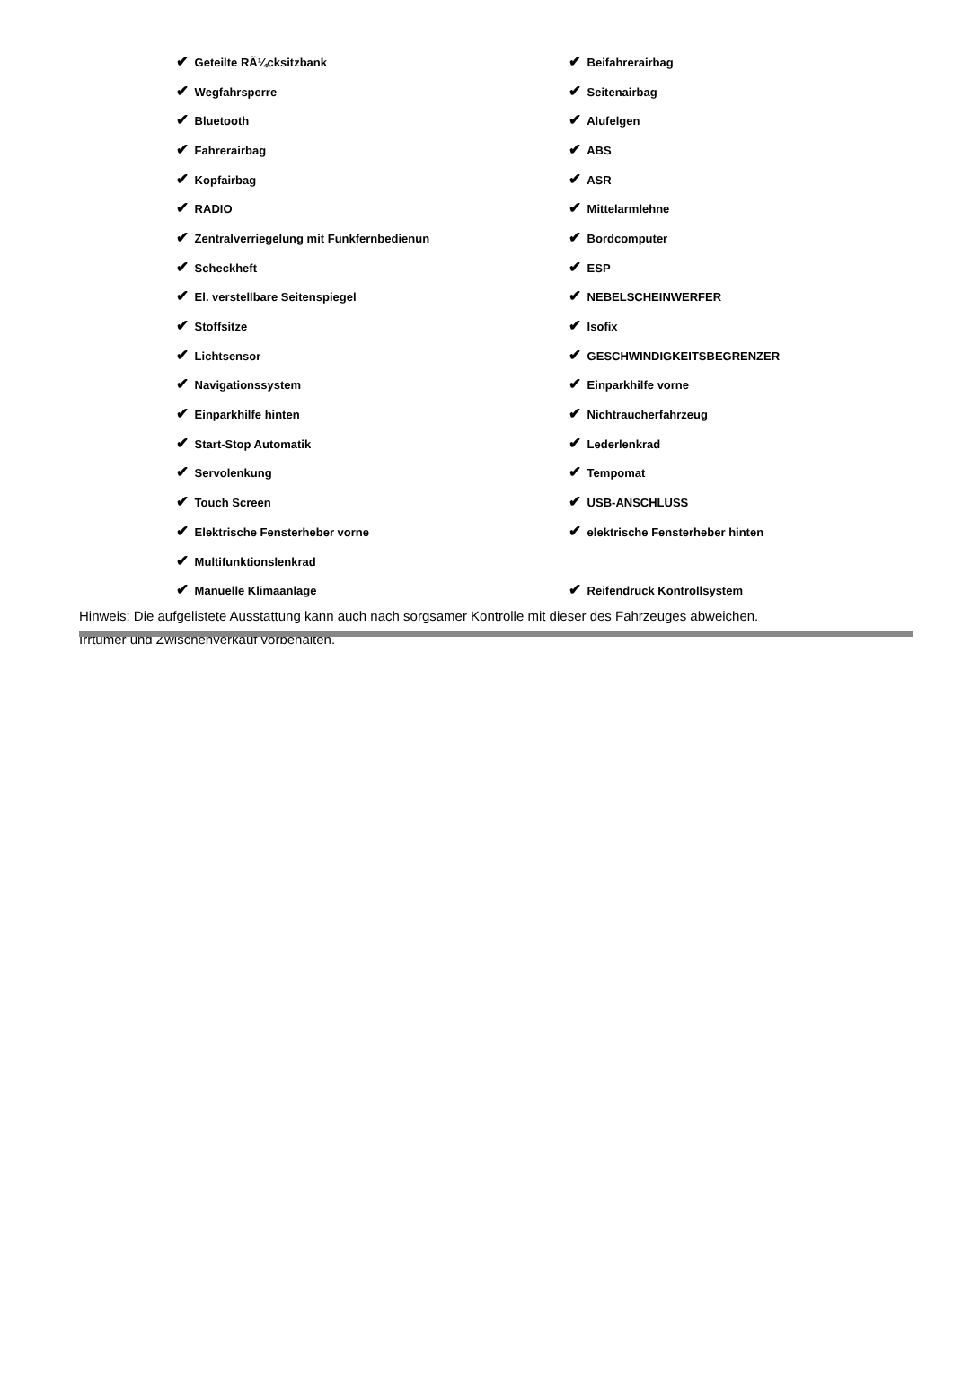| ✔ Geteilte RÃ¼cksitzbank | ✔ Beifahrerairbag |
| ✔ Wegfahrsperre | ✔ Seitenairbag |
| ✔ Bluetooth | ✔ Alufelgen |
| ✔ Fahrerairbag | ✔ ABS |
| ✔ Kopfairbag | ✔ ASR |
| ✔ RADIO | ✔ Mittelarmlehne |
| ✔ Zentralverriegelung mit Funkfernbedienun | ✔ Bordcomputer |
| ✔ Scheckheft | ✔ ESP |
| ✔ El. verstellbare Seitenspiegel | ✔ NEBELSCHEINWERFER |
| ✔ Stoffsitze | ✔ Isofix |
| ✔ Lichtsensor | ✔ GESCHWINDIGKEITSBEGRENZER |
| ✔ Navigationssystem | ✔ Einparkhilfe vorne |
| ✔ Einparkhilfe hinten | ✔ Nichtraucherfahrzeug |
| ✔ Start-Stop Automatik | ✔ Lederlenkrad |
| ✔ Servolenkung | ✔ Tempomat |
| ✔ Touch Screen | ✔ USB-ANSCHLUSS |
| ✔ Elektrische Fensterheber vorne | ✔ elektrische Fensterheber hinten |
| ✔ Multifunktionslenkrad | |
| ✔ Manuelle Klimaanlage | ✔ Reifendruck Kontrollsystem |
Hinweis: Die aufgelistete Ausstattung kann auch nach sorgsamer Kontrolle mit dieser des Fahrzeuges abweichen. Irrtümer und Zwischenverkauf vorbehalten.